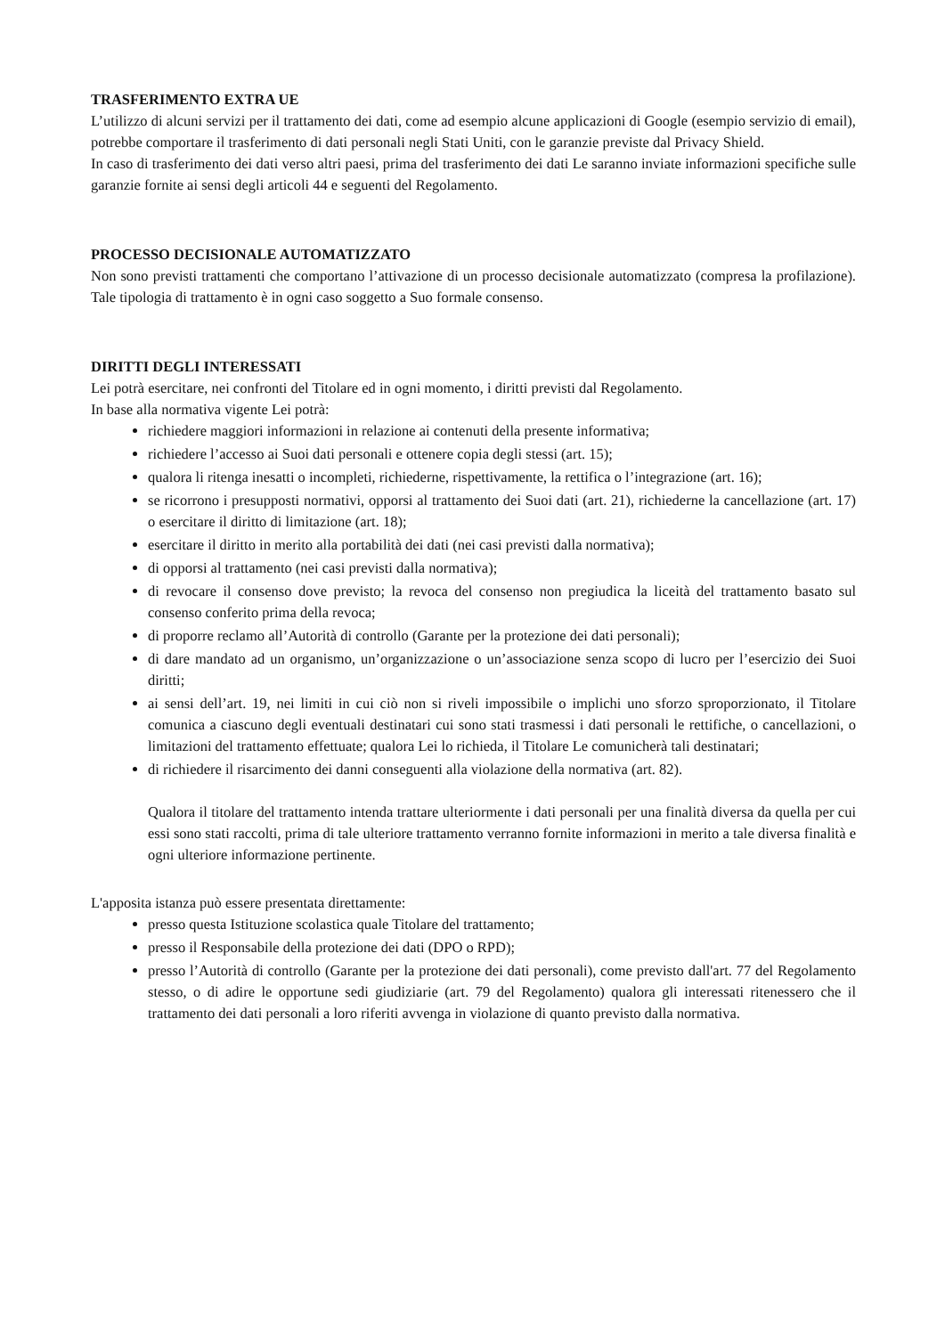TRASFERIMENTO EXTRA UE
L’utilizzo di alcuni servizi per il trattamento dei dati, come ad esempio alcune applicazioni di Google (esempio servizio di email), potrebbe comportare il trasferimento di dati personali negli Stati Uniti, con le garanzie previste dal Privacy Shield.
In caso di trasferimento dei dati verso altri paesi, prima del trasferimento dei dati Le saranno inviate informazioni specifiche sulle garanzie fornite ai sensi degli articoli 44 e seguenti del Regolamento.
PROCESSO DECISIONALE AUTOMATIZZATO
Non sono previsti trattamenti che comportano l’attivazione di un processo decisionale automatizzato (compresa la profilazione). Tale tipologia di trattamento è in ogni caso soggetto a Suo formale consenso.
DIRITTI DEGLI INTERESSATI
Lei potrà esercitare, nei confronti del Titolare ed in ogni momento, i diritti previsti dal Regolamento.
In base alla normativa vigente Lei potrà:
richiedere maggiori informazioni in relazione ai contenuti della presente informativa;
richiedere l’accesso ai Suoi dati personali e ottenere copia degli stessi (art. 15);
qualora li ritenga inesatti o incompleti, richiederne, rispettivamente, la rettifica o l’integrazione (art. 16);
se ricorrono i presupposti normativi, opporsi al trattamento dei Suoi dati (art. 21), richiederne la cancellazione (art. 17) o esercitare il diritto di limitazione (art. 18);
esercitare il diritto in merito alla portabilità dei dati (nei casi previsti dalla normativa);
di opporsi al trattamento (nei casi previsti dalla normativa);
di revocare il consenso dove previsto; la revoca del consenso non pregiudica la liceità del trattamento basato sul consenso conferito prima della revoca;
di proporre reclamo all’Autorità di controllo (Garante per la protezione dei dati personali);
di dare mandato ad un organismo, un’organizzazione o un’associazione senza scopo di lucro per l’esercizio dei Suoi diritti;
ai sensi dell’art. 19, nei limiti in cui ciò non si riveli impossibile o implichi uno sforzo sproporzionato, il Titolare comunica a ciascuno degli eventuali destinatari cui sono stati trasmessi i dati personali le rettifiche, o cancellazioni, o limitazioni del trattamento effettuate; qualora Lei lo richieda, il Titolare Le comunicherà tali destinatari;
di richiedere il risarcimento dei danni conseguenti alla violazione della normativa (art. 82).
Qualora il titolare del trattamento intenda trattare ulteriormente i dati personali per una finalità diversa da quella per cui essi sono stati raccolti, prima di tale ulteriore trattamento verranno fornite informazioni in merito a tale diversa finalità e ogni ulteriore informazione pertinente.
L'apposita istanza può essere presentata direttamente:
presso questa Istituzione scolastica quale Titolare del trattamento;
presso il Responsabile della protezione dei dati (DPO o RPD);
presso l’Autorità di controllo (Garante per la protezione dei dati personali), come previsto dall'art. 77 del Regolamento stesso, o di adire le opportune sedi giudiziarie (art. 79 del Regolamento) qualora gli interessati ritenessero che il trattamento dei dati personali a loro riferiti avvenga in violazione di quanto previsto dalla normativa.